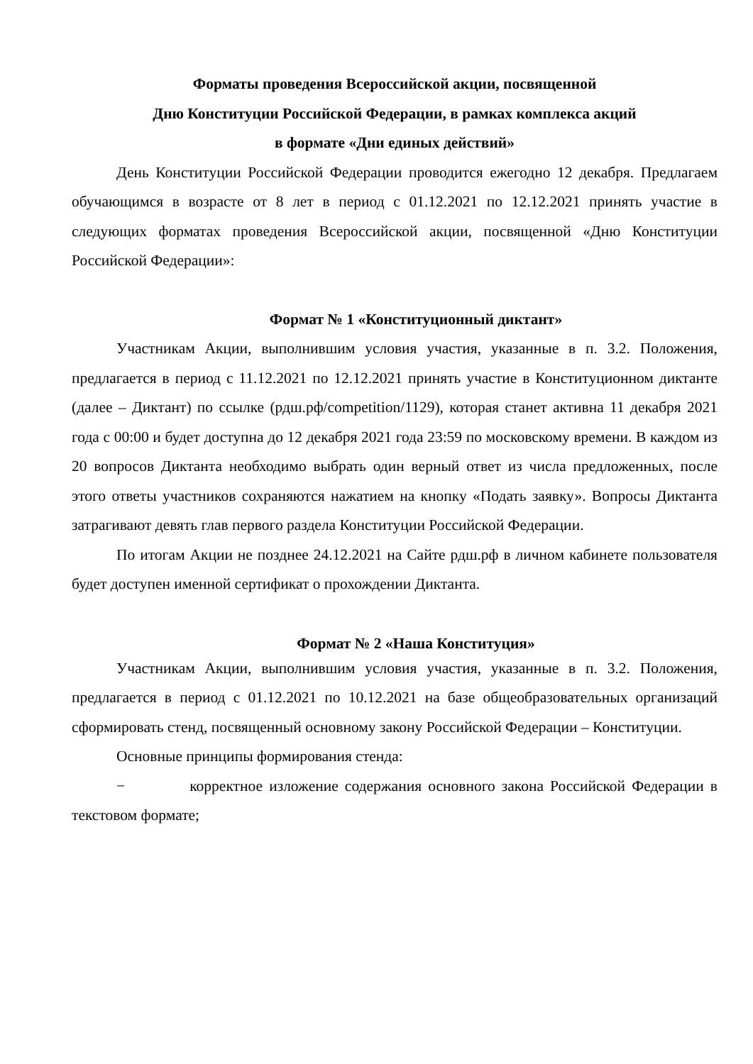Форматы проведения Всероссийской акции, посвященной
Дню Конституции Российской Федерации, в рамках комплекса акций
в формате «Дни единых действий»
День Конституции Российской Федерации проводится ежегодно 12 декабря. Предлагаем обучающимся в возрасте от 8 лет в период с 01.12.2021 по 12.12.2021 принять участие в следующих форматах проведения Всероссийской акции, посвященной «Дню Конституции Российской Федерации»:
Формат № 1 «Конституционный диктант»
Участникам Акции, выполнившим условия участия, указанные в п. 3.2. Положения, предлагается в период с 11.12.2021 по 12.12.2021 принять участие в Конституционном диктанте (далее – Диктант) по ссылке (рдш.рф/competition/1129), которая станет активна 11 декабря 2021 года с 00:00 и будет доступна до 12 декабря 2021 года 23:59 по московскому времени. В каждом из 20 вопросов Диктанта необходимо выбрать один верный ответ из числа предложенных, после этого ответы участников сохраняются нажатием на кнопку «Подать заявку». Вопросы Диктанта затрагивают девять глав первого раздела Конституции Российской Федерации.
По итогам Акции не позднее 24.12.2021 на Сайте рдш.рф в личном кабинете пользователя будет доступен именной сертификат о прохождении Диктанта.
Формат № 2 «Наша Конституция»
Участникам Акции, выполнившим условия участия, указанные в п. 3.2. Положения, предлагается в период с 01.12.2021 по 10.12.2021 на базе общеобразовательных организаций сформировать стенд, посвященный основному закону Российской Федерации – Конституции.
Основные принципы формирования стенда:
− корректное изложение содержания основного закона Российской Федерации в текстовом формате;